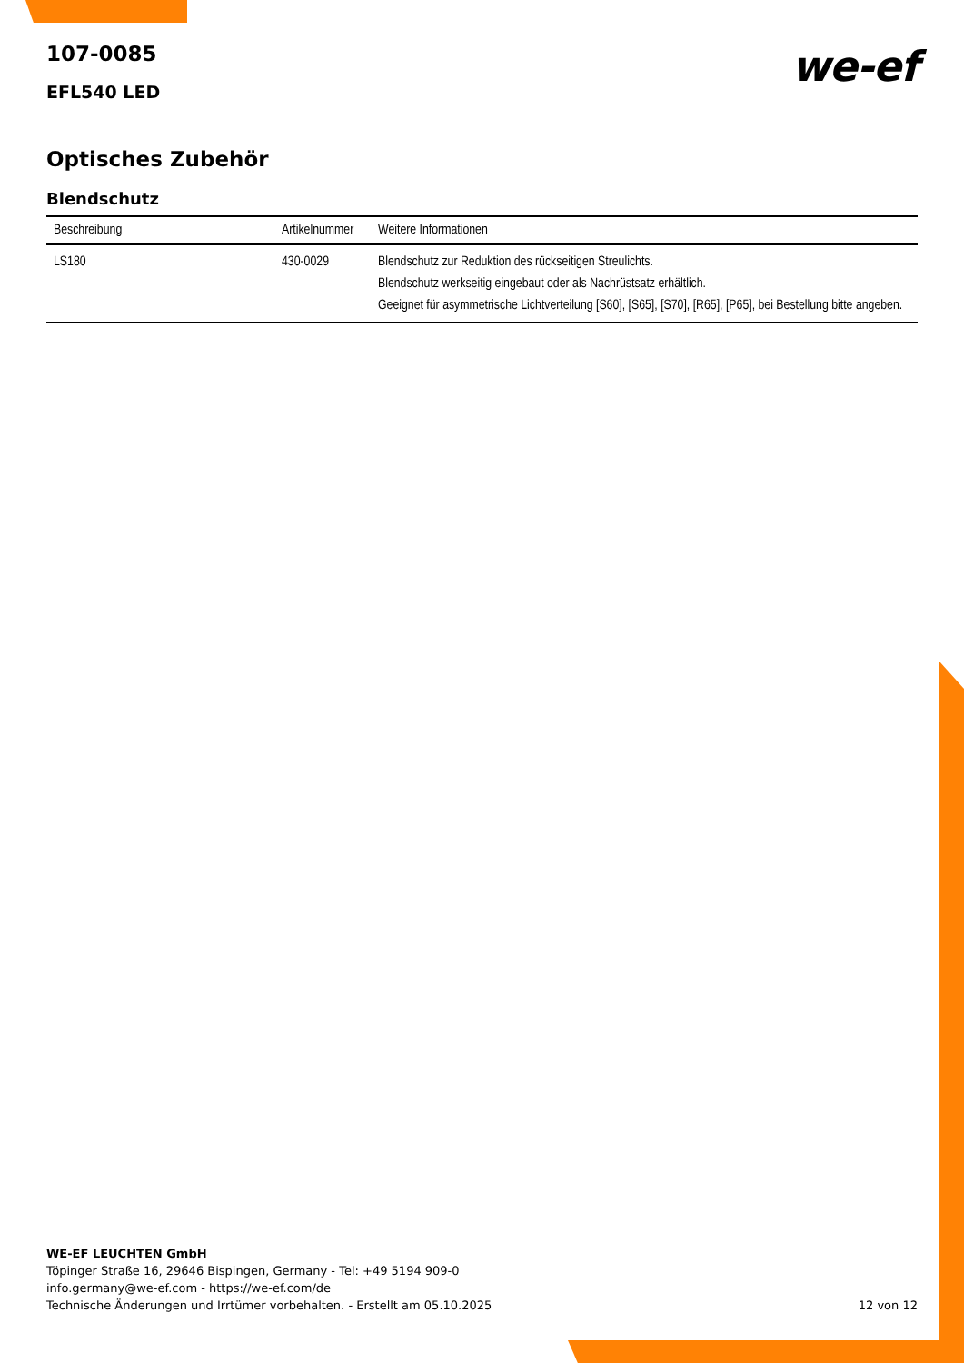we-ef
107-0085
EFL540 LED
Optisches Zubehör
Blendschutz
| Beschreibung | Artikelnummer | Weitere Informationen |
| --- | --- | --- |
| LS180 | 430-0029 | Blendschutz zur Reduktion des rückseitigen Streulichts. Blendschutz werkseitig eingebaut oder als Nachrüstsatz erhältlich. Geeignet für asymmetrische Lichtverteilung [S60], [S65], [S70], [R65], [P65], bei Bestellung bitte angeben. |
WE-EF LEUCHTEN GmbH
Töpinger Straße 16, 29646 Bispingen, Germany - Tel: +49 5194 909-0
info.germany@we-ef.com - https://we-ef.com/de
12 von 12 Technische Änderungen und Irrtümer vorbehalten. - Erstellt am 05.10.2025